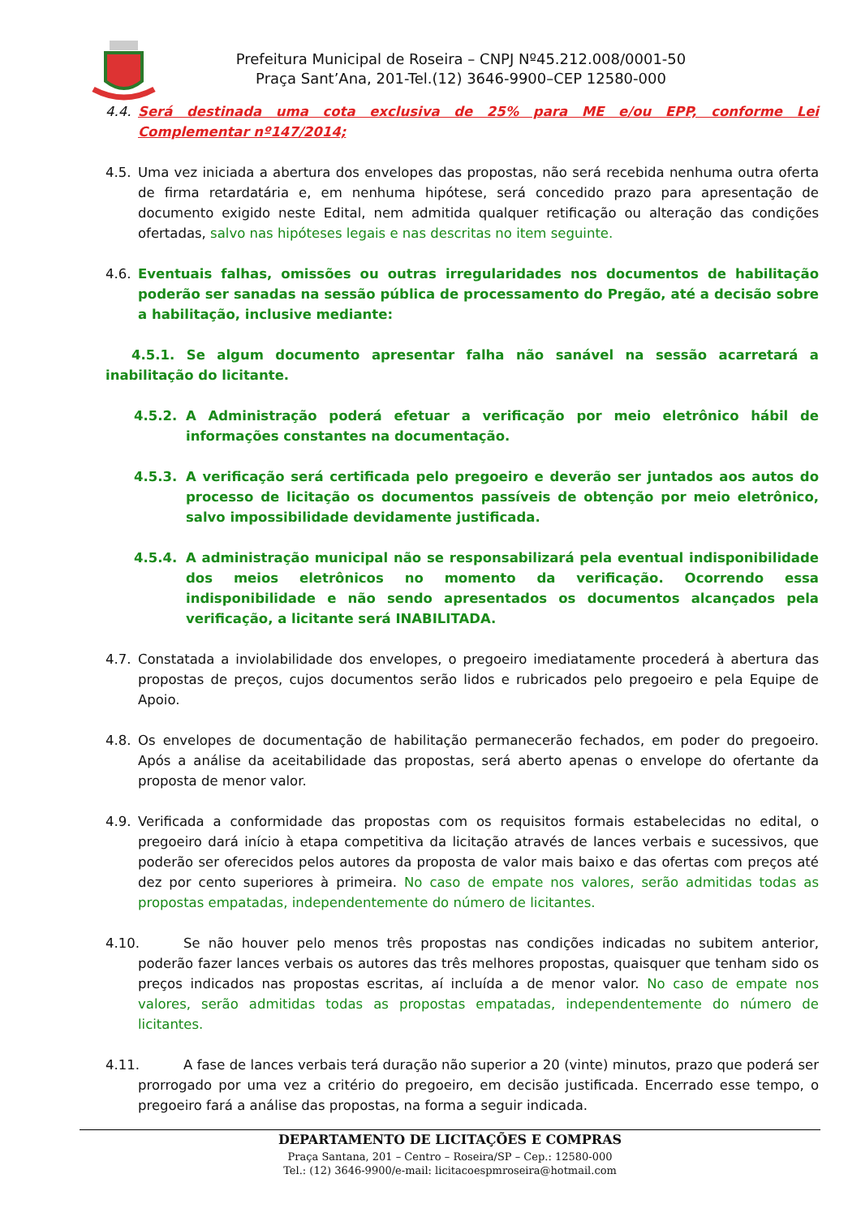Prefeitura Municipal de Roseira – CNPJ Nº45.212.008/0001-50
Praça Sant’Ana, 201-Tel.(12) 3646-9900–CEP 12580-000
4.4. Será destinada uma cota exclusiva de 25% para ME e/ou EPP, conforme Lei Complementar nº147/2014;
4.5. Uma vez iniciada a abertura dos envelopes das propostas, não será recebida nenhuma outra oferta de firma retardatária e, em nenhuma hipótese, será concedido prazo para apresentação de documento exigido neste Edital, nem admitida qualquer retificação ou alteração das condições ofertadas, salvo nas hipóteses legais e nas descritas no item seguinte.
4.6. Eventuais falhas, omissões ou outras irregularidades nos documentos de habilitação poderão ser sanadas na sessão pública de processamento do Pregão, até a decisão sobre a habilitação, inclusive mediante:
4.5.1. Se algum documento apresentar falha não sanável na sessão acarretará a inabilitação do licitante.
4.5.2. A Administração poderá efetuar a verificação por meio eletrônico hábil de informações constantes na documentação.
4.5.3. A verificação será certificada pelo pregoeiro e deverão ser juntados aos autos do processo de licitação os documentos passíveis de obtenção por meio eletrônico, salvo impossibilidade devidamente justificada.
4.5.4. A administração municipal não se responsabilizará pela eventual indisponibilidade dos meios eletrônicos no momento da verificação. Ocorrendo essa indisponibilidade e não sendo apresentados os documentos alcançados pela verificação, a licitante será INABILITADA.
4.7. Constatada a inviolabilidade dos envelopes, o pregoeiro imediatamente procederá à abertura das propostas de preços, cujos documentos serão lidos e rubricados pelo pregoeiro e pela Equipe de Apoio.
4.8. Os envelopes de documentação de habilitação permanecerão fechados, em poder do pregoeiro. Após a análise da aceitabilidade das propostas, será aberto apenas o envelope do ofertante da proposta de menor valor.
4.9. Verificada a conformidade das propostas com os requisitos formais estabelecidas no edital, o pregoeiro dará início à etapa competitiva da licitação através de lances verbais e sucessivos, que poderão ser oferecidos pelos autores da proposta de valor mais baixo e das ofertas com preços até dez por cento superiores à primeira. No caso de empate nos valores, serão admitidas todas as propostas empatadas, independentemente do número de licitantes.
4.10. Se não houver pelo menos três propostas nas condições indicadas no subitem anterior, poderão fazer lances verbais os autores das três melhores propostas, quaisquer que tenham sido os preços indicados nas propostas escritas, aí incluída a de menor valor. No caso de empate nos valores, serão admitidas todas as propostas empatadas, independentemente do número de licitantes.
4.11. A fase de lances verbais terá duração não superior a 20 (vinte) minutos, prazo que poderá ser prorrogado por uma vez a critério do pregoeiro, em decisão justificada. Encerrado esse tempo, o pregoeiro fará a análise das propostas, na forma a seguir indicada.
DEPARTAMENTO DE LICITAÇÕES E COMPRAS
Praça Santana, 201 – Centro – Roseira/SP – Cep.: 12580-000
Tel.: (12) 3646-9900/e-mail: licitacoespmroseira@hotmail.com